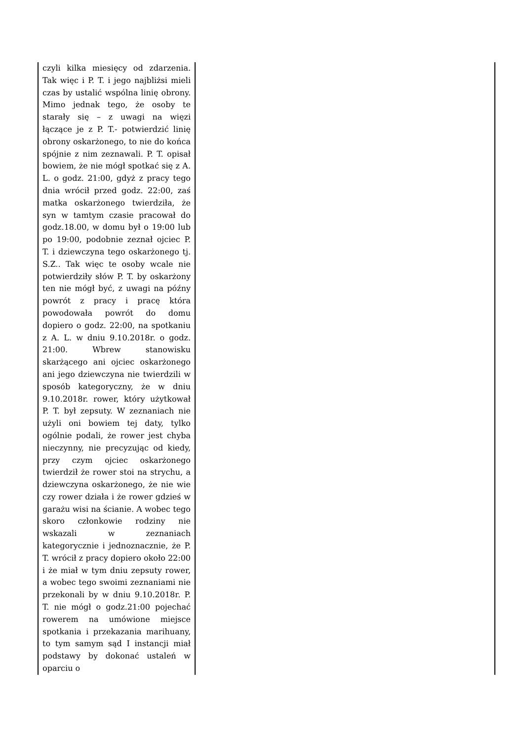| czyli kilka miesięcy od zdarzenia. Tak więc i P. T. i jego najbliżsi mieli czas by ustalić wspólna linię obrony. Mimo jednak tego, że osoby te starały się – z uwagi na więzi łączące je z P. T.- potwierdzić linię obrony oskarżonego, to nie do końca spójnie z nim zeznawali. P. T. opisał bowiem, że nie mógł spotkać się z A. L. o godz. 21:00, gdyż z pracy tego dnia wrócił przed godz. 22:00, zaś matka oskarżonego twierdziła, że syn w tamtym czasie pracował do godz.18.00, w domu był o 19:00 lub po 19:00, podobnie zeznał ojciec P. T. i dziewczyna tego oskarżonego tj. S.Z.. Tak więc te osoby wcale nie potwierdziły słów P. T. by oskarżony ten nie mógł być, z uwagi na późny powrót z pracy i pracę która powodowała powrót do domu dopiero o godz. 22:00, na spotkaniu z A. L. w dniu 9.10.2018r. o godz. 21:00. Wbrew stanowisku skarżącego ani ojciec oskarżonego ani jego dziewczyna nie twierdzili w sposób kategoryczny, że w dniu 9.10.2018r. rower, który użytkował P. T. był zepsuty. W zeznaniach nie użyli oni bowiem tej daty, tylko ogólnie podali, że rower jest chyba nieczynny, nie precyzując od kiedy, przy czym ojciec oskarżonego twierdził że rower stoi na strychu, a dziewczyna oskarżonego, że nie wie czy rower działa i że rower gdzieś w garażu wisi na ścianie. A wobec tego skoro członkowie rodziny nie wskazali w zeznaniach kategorycznie i jednoznacznie, że P. T. wrócił z pracy dopiero około 22:00 i że miał w tym dniu zepsuty rower, a wobec tego swoimi zeznaniami nie przekonali by w dniu 9.10.2018r. P. T. nie mógł o godz.21:00 pojechać rowerem na umówione miejsce spotkania i przekazania marihuany, to tym samym sąd I instancji miał podstawy by dokonać ustaleń w oparciu o | |